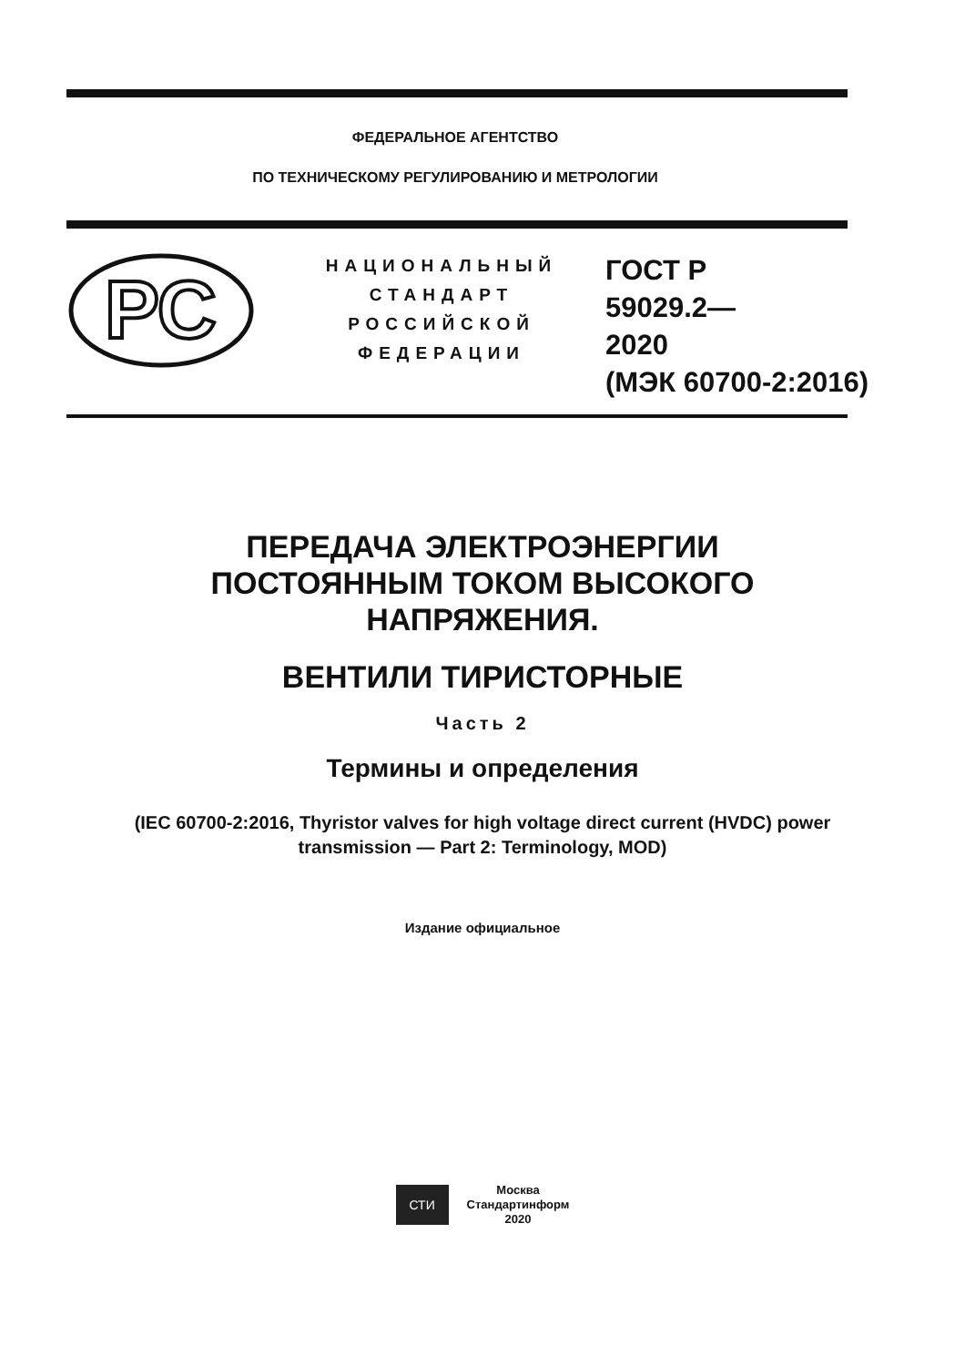ФЕДЕРАЛЬНОЕ АГЕНТСТВО
ПО ТЕХНИЧЕСКОМУ РЕГУЛИРОВАНИЮ И МЕТРОЛОГИИ
РС
НАЦИОНАЛЬНЫЙ
СТАНДАРТ
РОССИЙСКОЙ
ФЕДЕРАЦИИ
ГОСТ Р
59029.2—
2020
(МЭК 60700-2:2016)
ПЕРЕДАЧА ЭЛЕКТРОЭНЕРГИИ
ПОСТОЯННЫМ ТОКОМ ВЫСОКОГО
НАПРЯЖЕНИЯ.
ВЕНТИЛИ ТИРИСТОРНЫЕ
Часть 2
Термины и определения
(IEC 60700-2:2016, Thyristor valves for high voltage direct current (HVDC) power
transmission — Part 2: Terminology, MOD)
Издание официальное
СТИ
Москва
Стандартинформ
2020